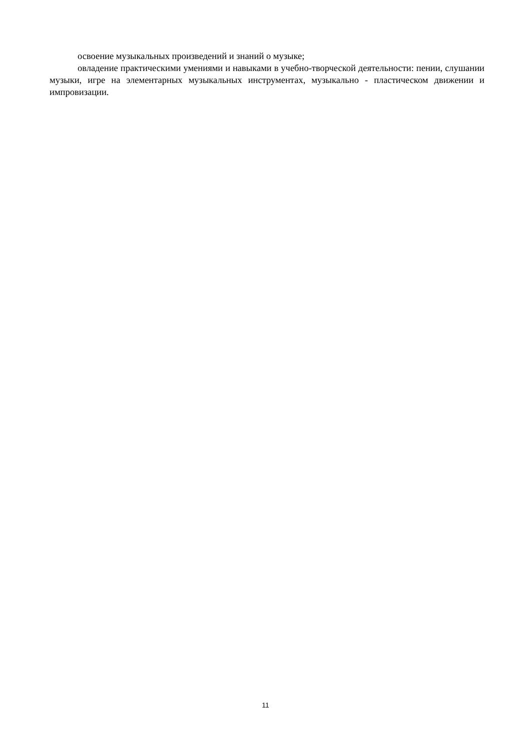освоение музыкальных произведений и знаний о музыке;
овладение практическими умениями и навыками в учебно-творческой деятельности: пении, слушании музыки, игре на элементарных музыкальных инструментах, музыкально - пластическом движении и импровизации.
11